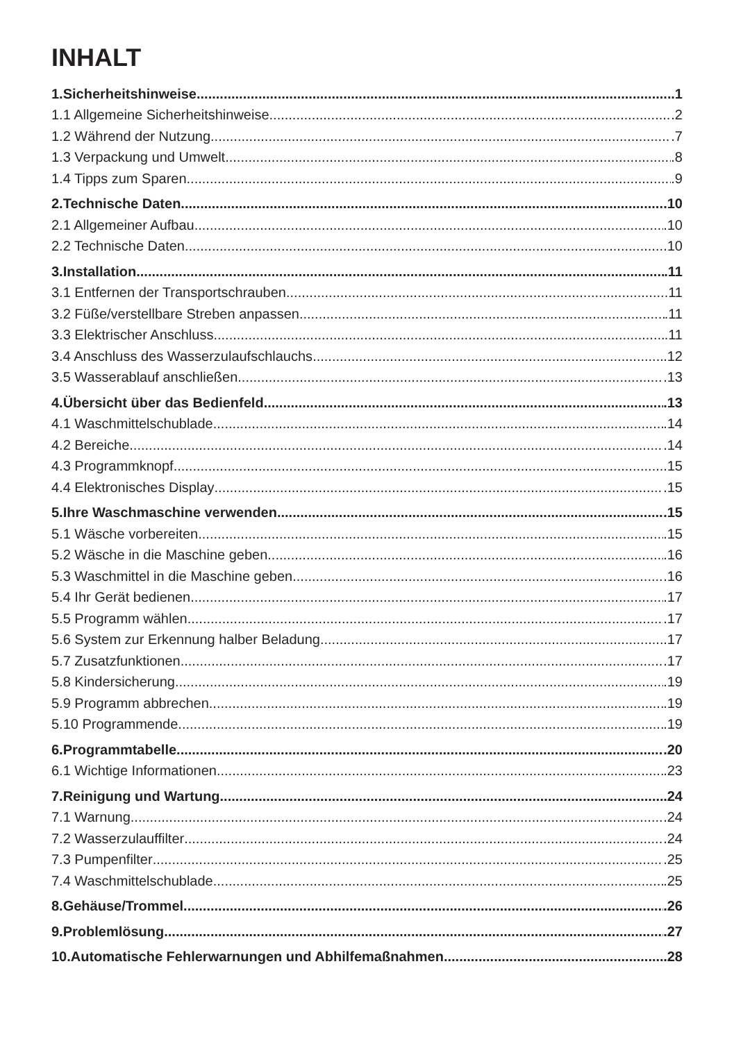INHALT
1.Sicherheitshinweise .1
1.1 Allgemeine Sicherheitshinweise .2
1.2 Während der Nutzung .7
1.3 Verpackung und Umwelt .8
1.4 Tipps zum Sparen .9
2.Technische Daten .10
2.1 Allgemeiner Aufbau .10
2.2 Technische Daten .10
3.Installation .11
3.1 Entfernen der Transportschrauben .11
3.2 Füße/verstellbare Streben anpassen .11
3.3 Elektrischer Anschluss .11
3.4 Anschluss des Wasserzulaufschlauchs .12
3.5 Wasserablauf anschließen .13
4.Übersicht über das Bedienfeld .13
4.1 Waschmittelschublade .14
4.2 Bereiche .14
4.3 Programmknopf .15
4.4 Elektronisches Display .15
5.Ihre Waschmaschine verwenden .15
5.1 Wäsche vorbereiten .15
5.2 Wäsche in die Maschine geben .16
5.3 Waschmittel in die Maschine geben .16
5.4 Ihr Gerät bedienen .17
5.5 Programm wählen .17
5.6 System zur Erkennung halber Beladung .17
5.7 Zusatzfunktionen .17
5.8 Kindersicherung .19
5.9 Programm abbrechen .19
5.10 Programmende .19
6.Programmtabelle .20
6.1 Wichtige Informationen .23
7.Reinigung und Wartung .24
7.1 Warnung .24
7.2 Wasserzulauffilter .24
7.3 Pumpenfilter .25
7.4 Waschmittelschublade .25
8.Gehäuse/Trommel .26
9.Problemlösung .27
10.Automatische Fehlerwarnungen und Abhilfemaßnahmen .28